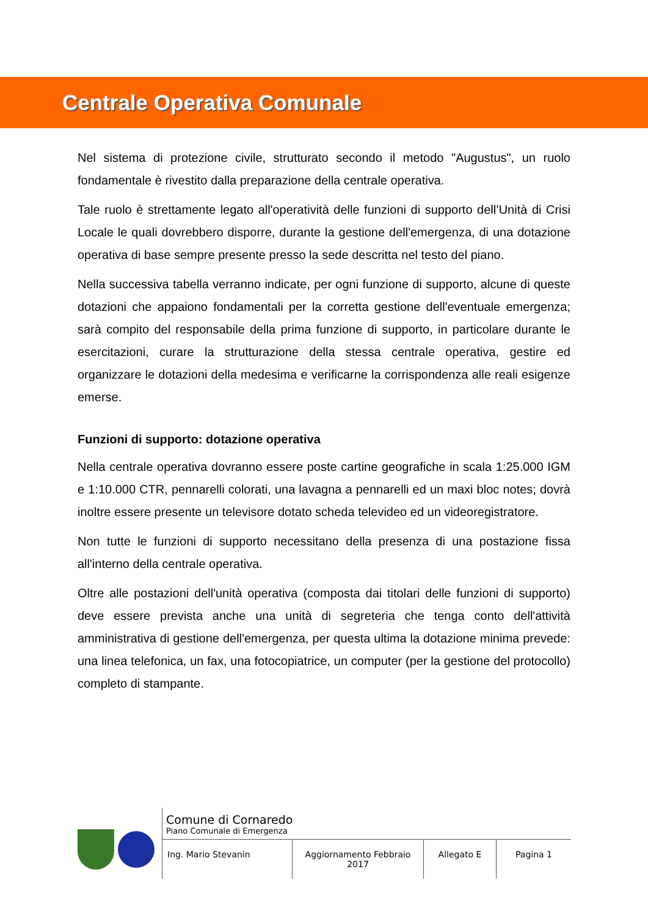Centrale Operativa Comunale
Nel sistema di protezione civile, strutturato secondo il metodo "Augustus", un ruolo fondamentale è rivestito dalla preparazione della centrale operativa.
Tale ruolo è strettamente legato all'operatività delle funzioni di supporto dell’Unità di Crisi Locale le quali dovrebbero disporre, durante la gestione dell'emergenza, di una dotazione operativa di base sempre presente presso la sede descritta nel testo del piano.
Nella successiva tabella verranno indicate, per ogni funzione di supporto, alcune di queste dotazioni che appaiono fondamentali per la corretta gestione dell'eventuale emergenza; sarà compito del responsabile della prima funzione di supporto, in particolare durante le esercitazioni, curare la strutturazione della stessa centrale operativa, gestire ed organizzare le dotazioni della medesima e verificarne la corrispondenza alle reali esigenze emerse.
Funzioni di supporto: dotazione operativa
Nella centrale operativa dovranno essere poste cartine geografiche in scala 1:25.000 IGM e 1:10.000 CTR, pennarelli colorati, una lavagna a pennarelli ed un maxi bloc notes; dovrà inoltre essere presente un televisore dotato scheda televideo ed un videoregistratore.
Non tutte le funzioni di supporto necessitano della presenza di una postazione fissa all'interno della centrale operativa.
Oltre alle postazioni dell'unità operativa (composta dai titolari delle funzioni di supporto) deve essere prevista anche una unità di segreteria che tenga conto dell'attività amministrativa di gestione dell'emergenza, per questa ultima la dotazione minima prevede: una linea telefonica, un fax, una fotocopiatrice, un computer (per la gestione del protocollo) completo di stampante.
Comune di Cornaredo
Piano Comunale di Emergenza
Ing. Mario Stevanin Aggiornamento Febbraio 2017
Allegato E Pagina 1